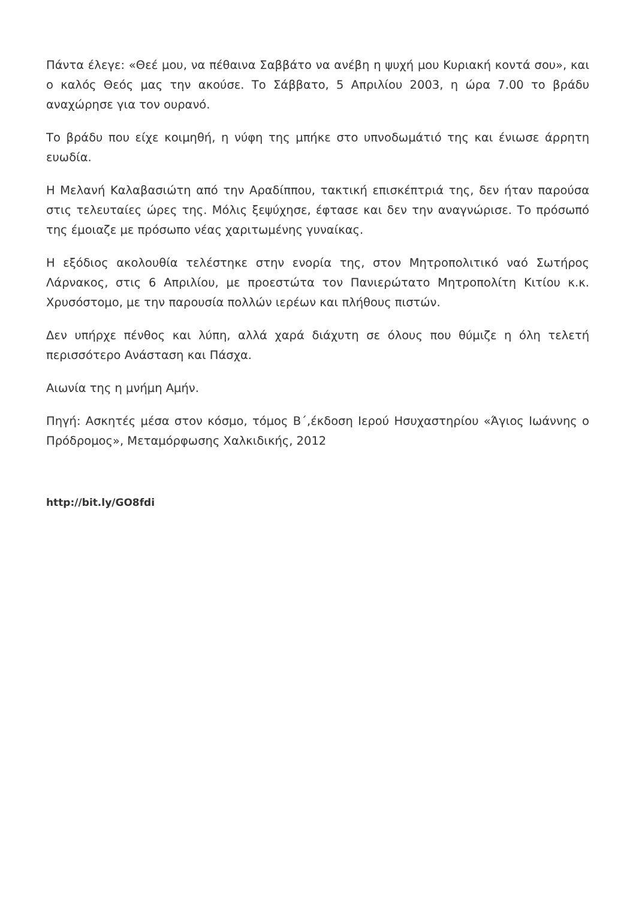Πάντα έλεγε: «Θεέ μου, να πέθαινα Σαββάτο να ανέβη η ψυχή μου Κυριακή κοντά σου», και ο καλός Θεός μας την ακούσε. Το Σάββατο, 5 Απριλίου 2003, η ώρα 7.00 το βράδυ αναχώρησε για τον ουρανό.
Το βράδυ που είχε κοιμηθή, η νύφη της μπήκε στο υπνοδωμάτιό της και ένιωσε άρρητη ευωδία.
Η Μελανή Καλαβασιώτη από την Αραδίππου, τακτική επισκέπτριά της, δεν ήταν παρούσα στις τελευταίες ώρες της. Μόλις ξεψύχησε, έφτασε και δεν την αναγνώρισε. Το πρόσωπό της έμοιαζε με πρόσωπο νέας χαριτωμένης γυναίκας.
Η εξόδιος ακολουθία τελέστηκε στην ενορία της, στον Μητροπολιτικό ναό Σωτήρος Λάρνακος, στις 6 Απριλίου, με προεστώτα τον Πανιερώτατο Μητροπολίτη Κιτίου κ.κ. Χρυσόστομο, με την παρουσία πολλών ιερέων και πλήθους πιστών.
Δεν υπήρχε πένθος και λύπη, αλλά χαρά διάχυτη σε όλους που θύμιζε η όλη τελετή περισσότερο Ανάσταση και Πάσχα.
Αιωνία της η μνήμη Αμήν.
Πηγή: Ασκητές μέσα στον κόσμο, τόμος Β΄,έκδοση Ιερού Ησυχαστηρίου «Άγιος Ιωάννης ο Πρόδρομος», Μεταμόρφωσης Χαλκιδικής, 2012
http://bit.ly/GO8fdi